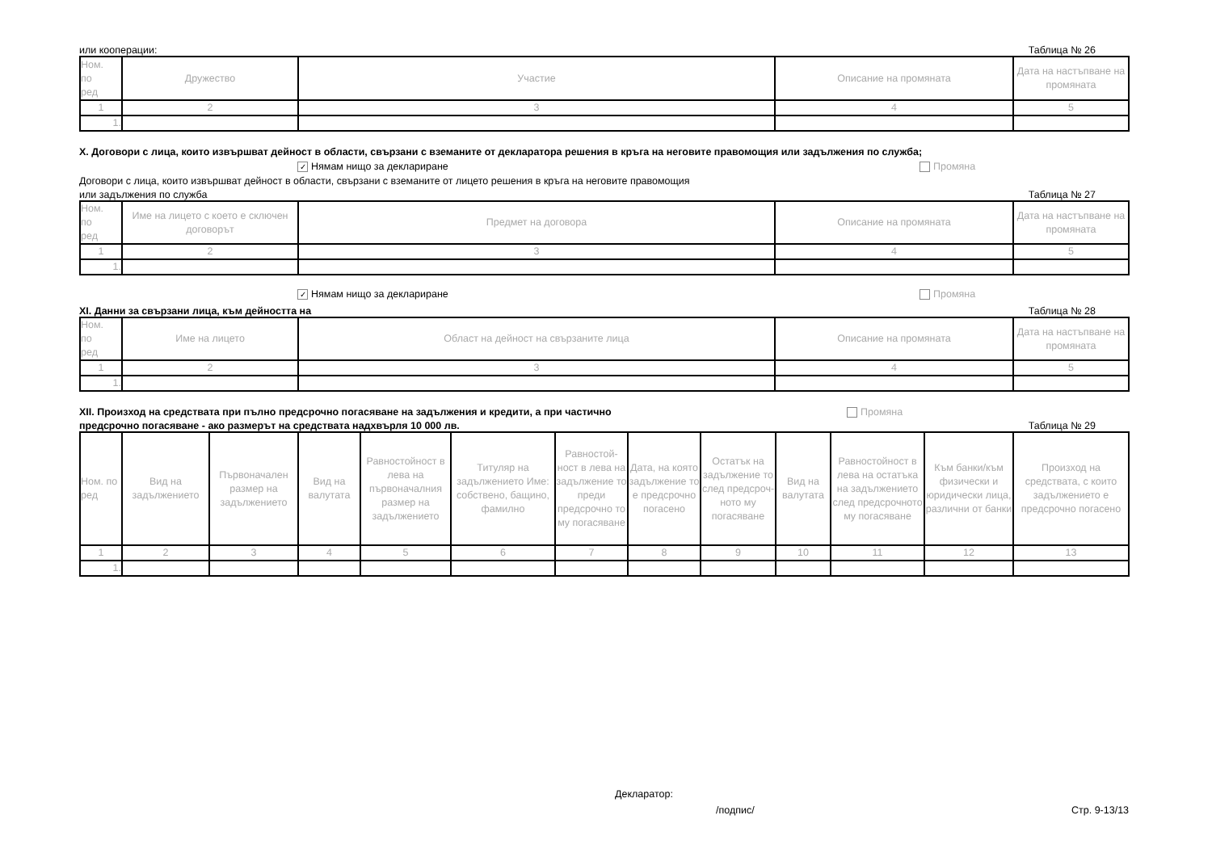или кооперации: Таблица № 26
| Ном. по ред | Дружество | Участие | Описание на промяната | Дата на настъпване на промяната |
| --- | --- | --- | --- | --- |
| 1 | 2 | 3 | 4 | 5 |
| 1. | | | | |
X. Договори с лица, които извършват дейност в области, свързани с вземаните от декларатора решения в кръга на неговите правомощия или задължения по служба;
✓ Нямам нищо за деклариране Промяна
Договори с лица, които извършват дейност в области, свързани с вземаните от лицето решения в кръга на неговите правомощия
или задължения по служба Таблица № 27
| Ном. по ред | Име на лицето с което е сключен договорът | Предмет на договора | Описание на промяната | Дата на настъпване на промяната |
| --- | --- | --- | --- | --- |
| 1 | 2 | 3 | 4 | 5 |
| 1. | | | | |
✓ Нямам нищо за деклариране Промяна
XI. Данни за свързани лица, към дейността на Таблица № 28
| Ном. по ред | Име на лицето | Област на дейност на свързаните лица | Описание на промяната | Дата на настъпване на промяната |
| --- | --- | --- | --- | --- |
| 1 | 2 | 3 | 4 | 5 |
| 1. | | | | |
XII. Произход на средствата при пълно предсрочно погасяване на задължения и кредити, а при частично Промяна
предсрочно погасяване - ако размерът на средствата надхвърля 10 000 лв. Таблица № 29
| Ном. по ред | Вид на задължението | Първоначален размер на задължението | Вид на валутата | Равностойност в лева на първоначалния размер на задължението | Титуляр на задължението Име: собствено, бащино, фамилно | Равностой-ност в лева на задължение то преди предсрочно то му погасяване | Дата, на която задължение то е предсрочно погасено | Остатък на задължение то след предсроч-ното му погасяване | Вид на валутата | Равностойност в лева на остатъка на задължението след предсрочното му погасяване | Към банки/към физически и юридически лица, различни от банки | Произход на средствата, с които задължението е предсрочно погасено |
| --- | --- | --- | --- | --- | --- | --- | --- | --- | --- | --- | --- | --- |
| 1 | 2 | 3 | 4 | 5 | 6 | 7 | 8 | 9 | 10 | 11 | 12 | 13 |
| 1. | | | | | | | | | | | | |
Декларатор:
/подпис/ Стр. 9-13/13